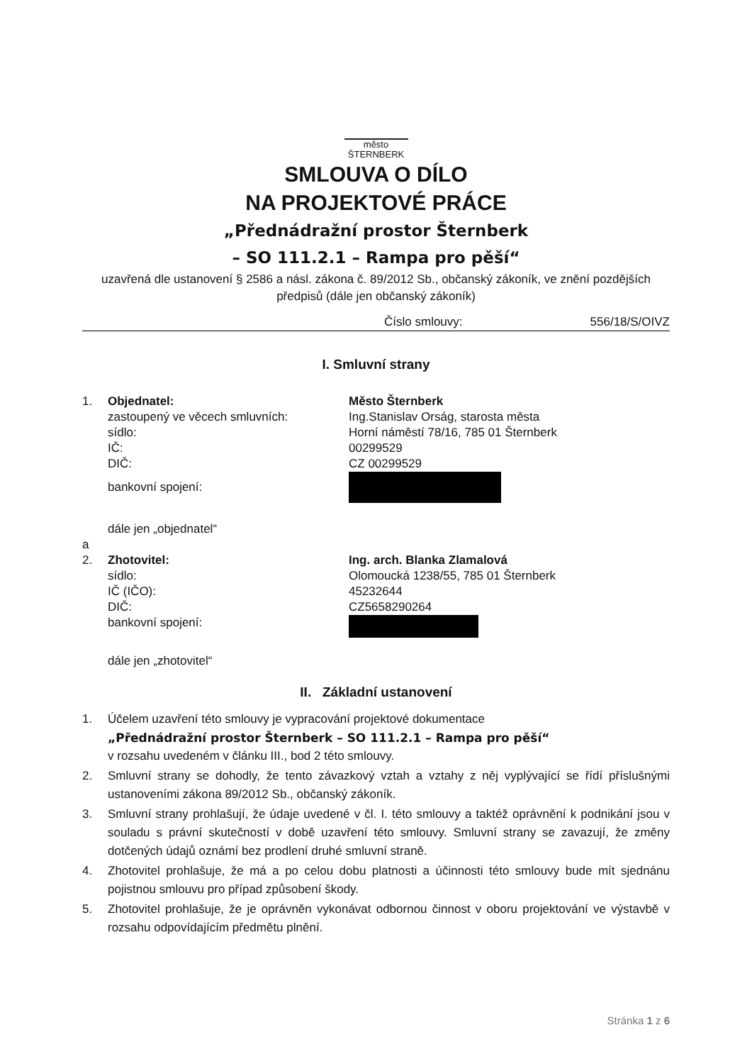město
ŠTERNBERK
SMLOUVA O DÍLO
NA PROJEKTOVÉ PRÁCE
„Přednádražní prostor Šternberk
– SO 111.2.1 – Rampa pro pěší“
uzavřená dle ustanovení § 2586 a násl. zákona č. 89/2012 Sb., občanský zákoník, ve znění pozdějších předpisů (dále jen občanský zákoník)
Číslo smlouvy: 556/18/S/OIVZ
I. Smluvní strany
1. Objednatel: Město Šternberk
zastoupený ve věcech smluvních: Ing.Stanislav Orság, starosta města
sídlo: Horní náměstí 78/16, 785 01 Šternberk
IČ: 00299529
DIČ: CZ 00299529
bankovní spojení:
dále jen „objednatel“
a
2. Zhotovitel: Ing. arch. Blanka Zlamalová
sídlo: Olomoucká 1238/55, 785 01 Šternberk
IČ (IČO): 45232644
DIČ: CZ5658290264
bankovní spojení:
dále jen „zhotovitel“
II. Základní ustanovení
1. Účelem uzavření této smlouvy je vypracování projektové dokumentace
„Přednádražní prostor Šternberk – SO 111.2.1 – Rampa pro pěší“v rozsahu uvedeném v článku III., bod 2 této smlouvy.
2. Smluvní strany se dohodly, že tento závazkový vztah a vztahy z něj vyplývající se řídí příslušnými ustanoveními zákona 89/2012 Sb., občanský zákoník.
3. Smluvní strany prohlašují, že údaje uvedené v čl. I. této smlouvy a taktéž oprávnění k podnikání jsou v souladu s právní skutečností v době uzavření této smlouvy. Smluvní strany se zavazují, že změny dotčených údajů oznámí bez prodlení druhé smluvní straně.
4. Zhotovitel prohlašuje, že má a po celou dobu platnosti a účinnosti této smlouvy bude mít sjednánu pojistnou smlouvu pro případ způsobení škody.
5. Zhotovitel prohlašuje, že je oprávněn vykonávat odbornou činnost v oboru projektování ve výstavbě v rozsahu odpovídajícím předmětu plnění.
Stránka 1 z 6